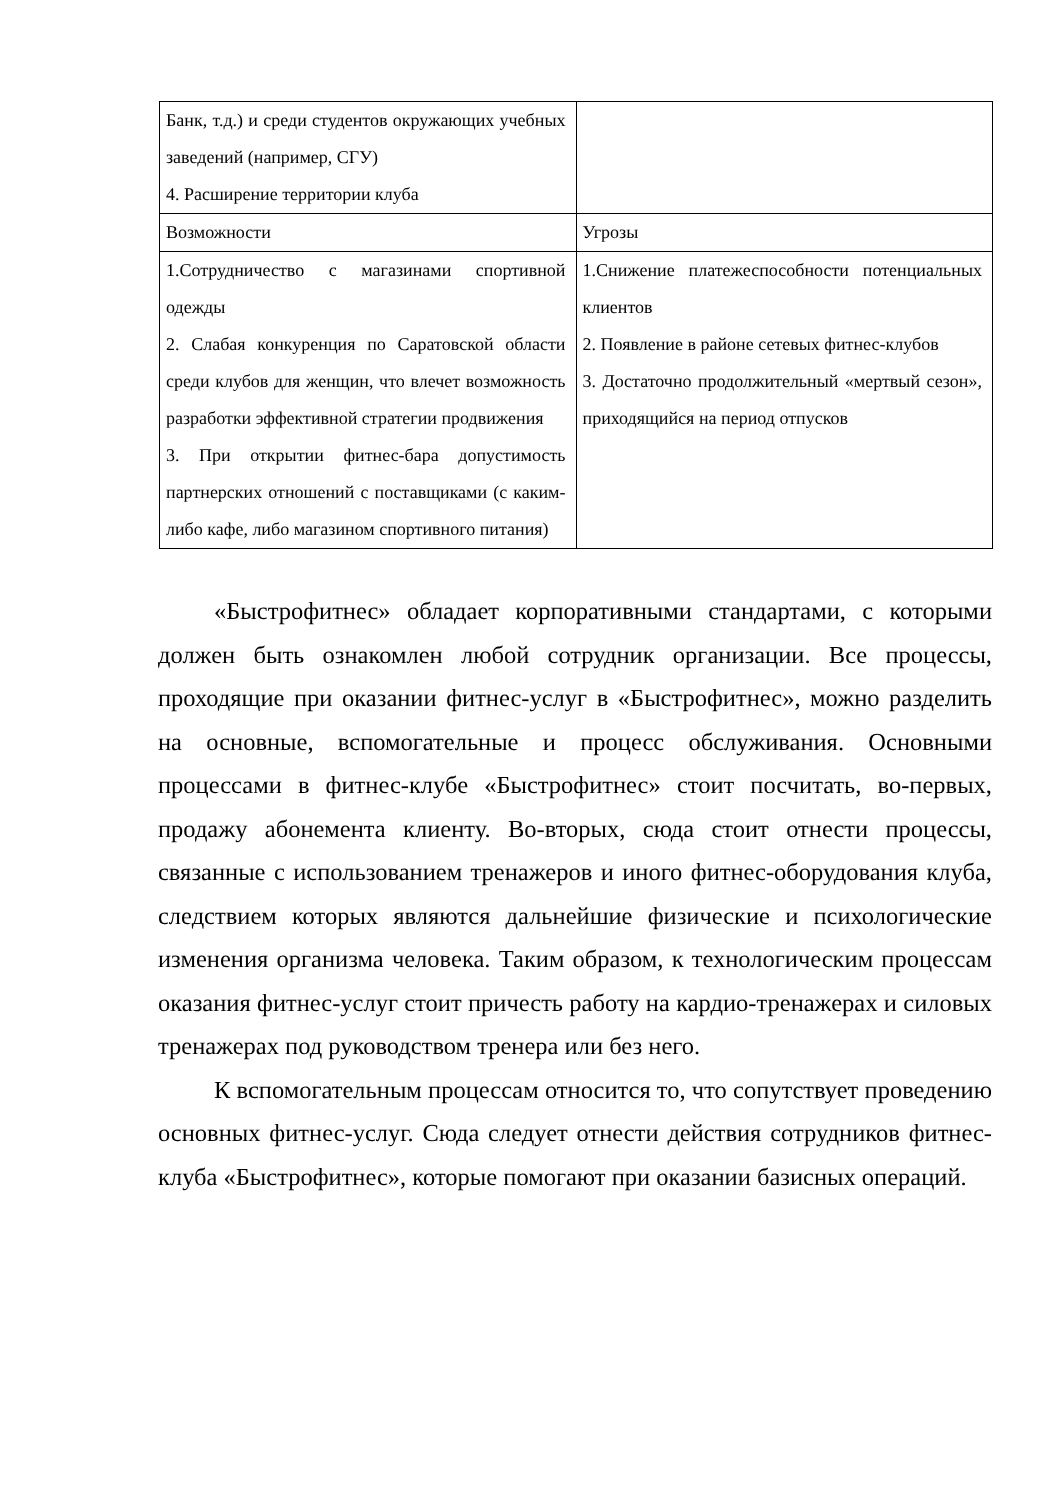| Банк, т.д.) и среди студентов окружающих учебных заведений (например, СГУ) 4. Расширение территории клуба | |
| Возможности | Угрозы |
| 1.Сотрудничество с магазинами спортивной одежды 2. Слабая конкуренция по Саратовской области среди клубов для женщин, что влечет возможность разработки эффективной стратегии продвижения 3. При открытии фитнес-бара допустимость партнерских отношений с поставщиками (с каким-либо кафе, либо магазином спортивного питания) | 1.Снижение платежеспособности потенциальных клиентов 2. Появление в районе сетевых фитнес-клубов 3. Достаточно продолжительный «мертвый сезон», приходящийся на период отпусков |
«Быстрофитнес» обладает корпоративными стандартами, с которыми должен быть ознакомлен любой сотрудник организации. Все процессы, проходящие при оказании фитнес-услуг в «Быстрофитнес», можно разделить на основные, вспомогательные и процесс обслуживания. Основными процессами в фитнес-клубе «Быстрофитнес» стоит посчитать, во-первых, продажу абонемента клиенту. Во-вторых, сюда стоит отнести процессы, связанные с использованием тренажеров и иного фитнес-оборудования клуба, следствием которых являются дальнейшие физические и психологические изменения организма человека. Таким образом, к технологическим процессам оказания фитнес-услуг стоит причесть работу на кардио-тренажерах и силовых тренажерах под руководством тренера или без него.
К вспомогательным процессам относится то, что сопутствует проведению основных фитнес-услуг. Сюда следует отнести действия сотрудников фитнес-клуба «Быстрофитнес», которые помогают при оказании базисных операций.